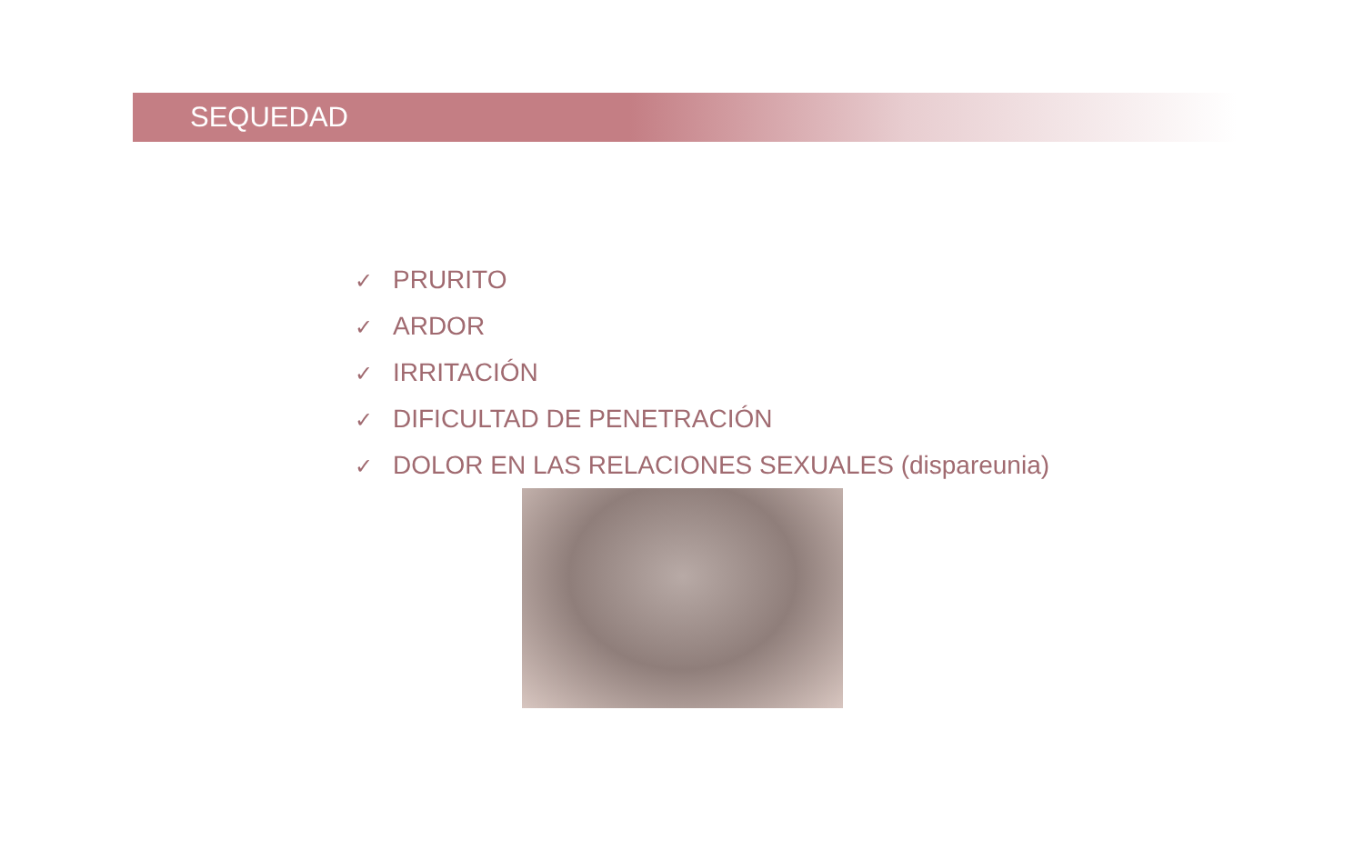SEQUEDAD
✓ PRURITO
✓ ARDOR
✓ IRRITACIÓN
✓ DIFICULTAD DE PENETRACIÓN
✓ DOLOR EN LAS RELACIONES SEXUALES (dispareunia)